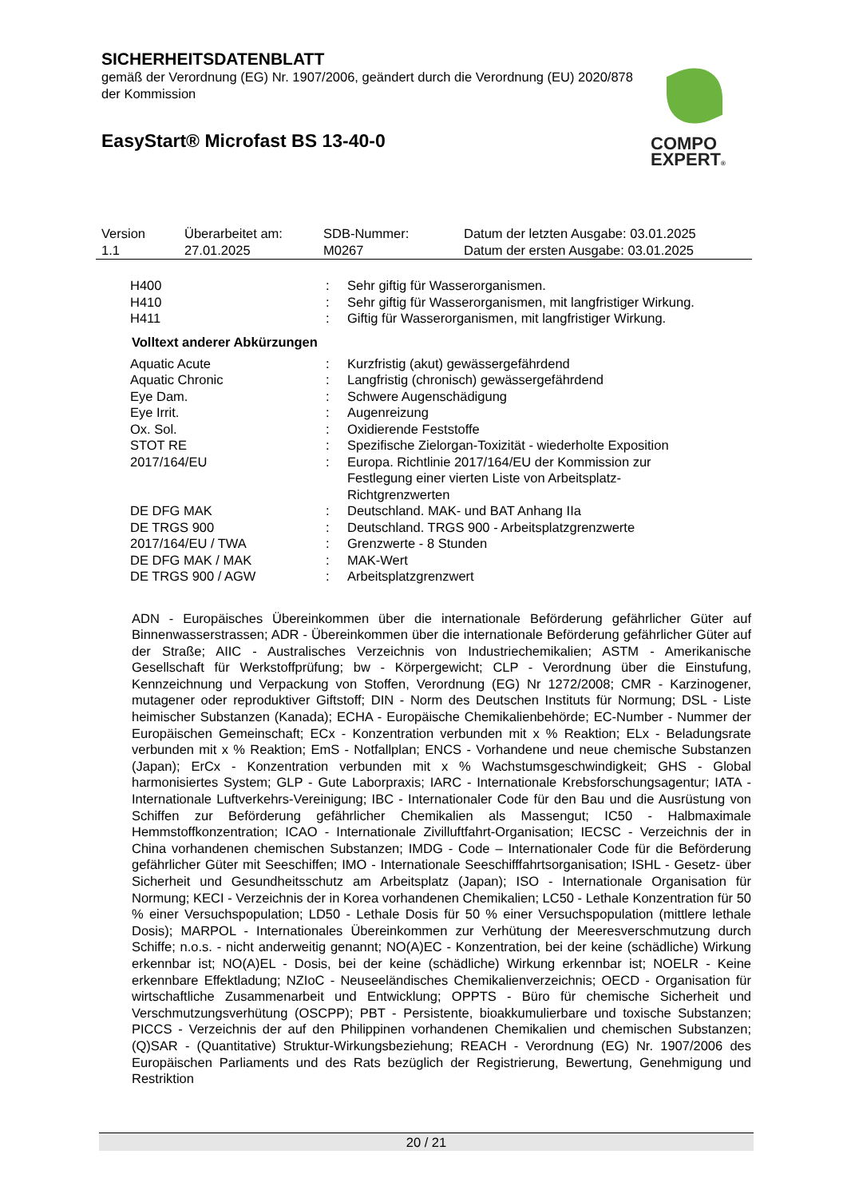SICHERHEITSDATENBLATT
gemäß der Verordnung (EG) Nr. 1907/2006, geändert durch die Verordnung (EU) 2020/878 der Kommission
EasyStart® Microfast BS 13-40-0
COMPO
EXPERT®
| Version 1.1 | Überarbeitet am: 27.01.2025 | SDB-Nummer: M0267 | Datum der letzten Ausgabe: 03.01.2025 Datum der ersten Ausgabe: 03.01.2025 |
| H400 | : | Sehr giftig für Wasserorganismen. |
| H410 | : | Sehr giftig für Wasserorganismen, mit langfristiger Wirkung. |
| H411 | : | Giftig für Wasserorganismen, mit langfristiger Wirkung. |
Volltext anderer Abkürzungen
| Aquatic Acute | : | Kurzfristig (akut) gewässergefährdend |
| Aquatic Chronic | : | Langfristig (chronisch) gewässergefährdend |
| Eye Dam. | : | Schwere Augenschädigung |
| Eye Irrit. | : | Augenreizung |
| Ox. Sol. | : | Oxidierende Feststoffe |
| STOT RE | : | Spezifische Zielorgan-Toxizität - wiederholte Exposition |
| 2017/164/EU | : | Europa. Richtlinie 2017/164/EU der Kommission zur Festlegung einer vierten Liste von Arbeitsplatz- Richtgrenzwerten |
| DE DFG MAK | : | Deutschland. MAK- und BAT Anhang IIa |
| DE TRGS 900 | : | Deutschland. TRGS 900 - Arbeitsplatzgrenzwerte |
| 2017/164/EU / TWA | : | Grenzwerte - 8 Stunden |
| DE DFG MAK / MAK | : | MAK-Wert |
| DE TRGS 900 / AGW | : | Arbeitsplatzgrenzwert |
ADN - Europäisches Übereinkommen über die internationale Beförderung gefährlicher Güter auf Binnenwasserstrassen; ADR - Übereinkommen über die internationale Beförderung gefährlicher Güter auf der Straße; AIIC - Australisches Verzeichnis von Industriechemikalien; ASTM - Amerikanische Gesellschaft für Werkstoffprüfung; bw - Körpergewicht; CLP - Verordnung über die Einstufung, Kennzeichnung und Verpackung von Stoffen, Verordnung (EG) Nr 1272/2008; CMR - Karzinogener, mutagener oder reproduktiver Giftstoff; DIN - Norm des Deutschen Instituts für Normung; DSL - Liste heimischer Substanzen (Kanada); ECHA - Europäische Chemikalienbehörde; EC-Number - Nummer der Europäischen Gemeinschaft; ECx - Konzentration verbunden mit x % Reaktion; ELx - Beladungsrate verbunden mit x % Reaktion; EmS - Notfallplan; ENCS - Vorhandene und neue chemische Substanzen (Japan); ErCx - Konzentration verbunden mit x % Wachstumsgeschwindigkeit; GHS - Global harmonisiertes System; GLP - Gute Laborpraxis; IARC - Internationale Krebsforschungsagentur; IATA - Internationale Luftverkehrs-Vereinigung; IBC - Internationaler Code für den Bau und die Ausrüstung von Schiffen zur Beförderung gefährlicher Chemikalien als Massengut; IC50 - Halbmaximale Hemmstoffkonzentration; ICAO - Internationale Zivilluftfahrt-Organisation; IECSC - Verzeichnis der in China vorhandenen chemischen Substanzen; IMDG - Code – Internationaler Code für die Beförderung gefährlicher Güter mit Seeschiffen; IMO - Internationale Seeschifffahrtsorganisation; ISHL - Gesetz- über Sicherheit und Gesundheitsschutz am Arbeitsplatz (Japan); ISO - Internationale Organisation für Normung; KECI - Verzeichnis der in Korea vorhandenen Chemikalien; LC50 - Lethale Konzentration für 50 % einer Versuchspopulation; LD50 - Lethale Dosis für 50 % einer Versuchspopulation (mittlere lethale Dosis); MARPOL - Internationales Übereinkommen zur Verhütung der Meeresverschmutzung durch Schiffe; n.o.s. - nicht anderweitig genannt; NO(A)EC - Konzentration, bei der keine (schädliche) Wirkung erkennbar ist; NO(A)EL - Dosis, bei der keine (schädliche) Wirkung erkennbar ist; NOELR - Keine erkennbare Effektladung; NZIoC - Neuseeländisches Chemikalienverzeichnis; OECD - Organisation für wirtschaftliche Zusammenarbeit und Entwicklung; OPPTS - Büro für chemische Sicherheit und Verschmutzungsverhütung (OSCPP); PBT - Persistente, bioakkumulierbare und toxische Substanzen; PICCS - Verzeichnis der auf den Philippinen vorhandenen Chemikalien und chemischen Substanzen; (Q)SAR - (Quantitative) Struktur-Wirkungsbeziehung; REACH - Verordnung (EG) Nr. 1907/2006 des Europäischen Parliaments und des Rats bezüglich der Registrierung, Bewertung, Genehmigung und Restriktion
20 / 21